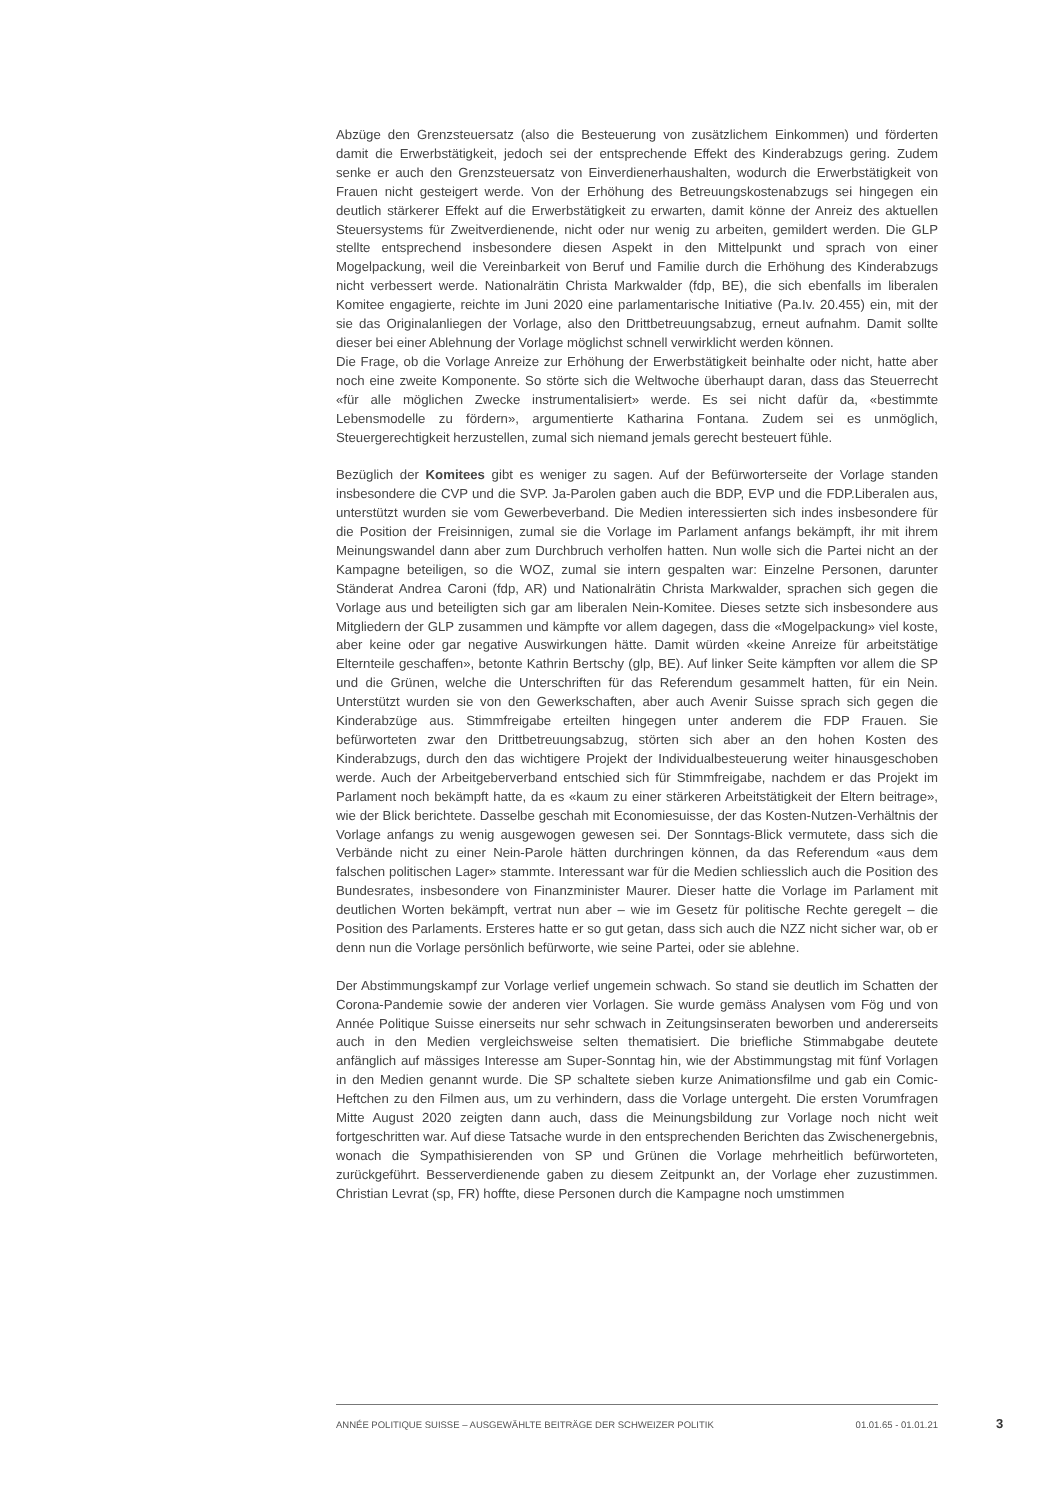Abzüge den Grenzsteuersatz (also die Besteuerung von zusätzlichem Einkommen) und förderten damit die Erwerbstätigkeit, jedoch sei der entsprechende Effekt des Kinderabzugs gering. Zudem senke er auch den Grenzsteuersatz von Einverdienerhaushalten, wodurch die Erwerbstätigkeit von Frauen nicht gesteigert werde. Von der Erhöhung des Betreuungskostenabzugs sei hingegen ein deutlich stärkerer Effekt auf die Erwerbstätigkeit zu erwarten, damit könne der Anreiz des aktuellen Steuersystems für Zweitverdienende, nicht oder nur wenig zu arbeiten, gemildert werden. Die GLP stellte entsprechend insbesondere diesen Aspekt in den Mittelpunkt und sprach von einer Mogelpackung, weil die Vereinbarkeit von Beruf und Familie durch die Erhöhung des Kinderabzugs nicht verbessert werde. Nationalrätin Christa Markwalder (fdp, BE), die sich ebenfalls im liberalen Komitee engagierte, reichte im Juni 2020 eine parlamentarische Initiative (Pa.Iv. 20.455) ein, mit der sie das Originalanliegen der Vorlage, also den Drittbetreuungsabzug, erneut aufnahm. Damit sollte dieser bei einer Ablehnung der Vorlage möglichst schnell verwirklicht werden können.
Die Frage, ob die Vorlage Anreize zur Erhöhung der Erwerbstätigkeit beinhalte oder nicht, hatte aber noch eine zweite Komponente. So störte sich die Weltwoche überhaupt daran, dass das Steuerrecht «für alle möglichen Zwecke instrumentalisiert» werde. Es sei nicht dafür da, «bestimmte Lebensmodelle zu fördern», argumentierte Katharina Fontana. Zudem sei es unmöglich, Steuergerechtigkeit herzustellen, zumal sich niemand jemals gerecht besteuert fühle.
Bezüglich der Komitees gibt es weniger zu sagen. Auf der Befürworterseite der Vorlage standen insbesondere die CVP und die SVP. Ja-Parolen gaben auch die BDP, EVP und die FDP.Liberalen aus, unterstützt wurden sie vom Gewerbeverband. Die Medien interessierten sich indes insbesondere für die Position der Freisinnigen, zumal sie die Vorlage im Parlament anfangs bekämpft, ihr mit ihrem Meinungswandel dann aber zum Durchbruch verholfen hatten. Nun wolle sich die Partei nicht an der Kampagne beteiligen, so die WOZ, zumal sie intern gespalten war: Einzelne Personen, darunter Ständerat Andrea Caroni (fdp, AR) und Nationalrätin Christa Markwalder, sprachen sich gegen die Vorlage aus und beteiligten sich gar am liberalen Nein-Komitee. Dieses setzte sich insbesondere aus Mitgliedern der GLP zusammen und kämpfte vor allem dagegen, dass die «Mogelpackung» viel koste, aber keine oder gar negative Auswirkungen hätte. Damit würden «keine Anreize für arbeitstätige Elternteile geschaffen», betonte Kathrin Bertschy (glp, BE). Auf linker Seite kämpften vor allem die SP und die Grünen, welche die Unterschriften für das Referendum gesammelt hatten, für ein Nein. Unterstützt wurden sie von den Gewerkschaften, aber auch Avenir Suisse sprach sich gegen die Kinderabzüge aus. Stimmfreigabe erteilten hingegen unter anderem die FDP Frauen. Sie befürworteten zwar den Drittbetreuungsabzug, störten sich aber an den hohen Kosten des Kinderabzugs, durch den das wichtigere Projekt der Individualbesteuerung weiter hinausgeschoben werde. Auch der Arbeitgeberverband entschied sich für Stimmfreigabe, nachdem er das Projekt im Parlament noch bekämpft hatte, da es «kaum zu einer stärkeren Arbeitstätigkeit der Eltern beitrage», wie der Blick berichtete. Dasselbe geschah mit Economiesuisse, der das Kosten-Nutzen-Verhältnis der Vorlage anfangs zu wenig ausgewogen gewesen sei. Der Sonntags-Blick vermutete, dass sich die Verbände nicht zu einer Nein-Parole hätten durchringen können, da das Referendum «aus dem falschen politischen Lager» stammte. Interessant war für die Medien schliesslich auch die Position des Bundesrates, insbesondere von Finanzminister Maurer. Dieser hatte die Vorlage im Parlament mit deutlichen Worten bekämpft, vertrat nun aber – wie im Gesetz für politische Rechte geregelt – die Position des Parlaments. Ersteres hatte er so gut getan, dass sich auch die NZZ nicht sicher war, ob er denn nun die Vorlage persönlich befürworte, wie seine Partei, oder sie ablehne.
Der Abstimmungskampf zur Vorlage verlief ungemein schwach. So stand sie deutlich im Schatten der Corona-Pandemie sowie der anderen vier Vorlagen. Sie wurde gemäss Analysen vom Fög und von Année Politique Suisse einerseits nur sehr schwach in Zeitungsinseraten beworben und andererseits auch in den Medien vergleichsweise selten thematisiert. Die briefliche Stimmabgabe deutete anfänglich auf mässiges Interesse am Super-Sonntag hin, wie der Abstimmungstag mit fünf Vorlagen in den Medien genannt wurde. Die SP schaltete sieben kurze Animationsfilme und gab ein Comic-Heftchen zu den Filmen aus, um zu verhindern, dass die Vorlage untergeht. Die ersten Vorumfragen Mitte August 2020 zeigten dann auch, dass die Meinungsbildung zur Vorlage noch nicht weit fortgeschritten war. Auf diese Tatsache wurde in den entsprechenden Berichten das Zwischenergebnis, wonach die Sympathisierenden von SP und Grünen die Vorlage mehrheitlich befürworteten, zurückgeführt. Besserverdienende gaben zu diesem Zeitpunkt an, der Vorlage eher zuzustimmen. Christian Levrat (sp, FR) hoffte, diese Personen durch die Kampagne noch umstimmen
ANNÉE POLITIQUE SUISSE – AUSGEWÄHLTE BEITRÄGE DER SCHWEIZER POLITIK 01.01.65 - 01.01.21
3